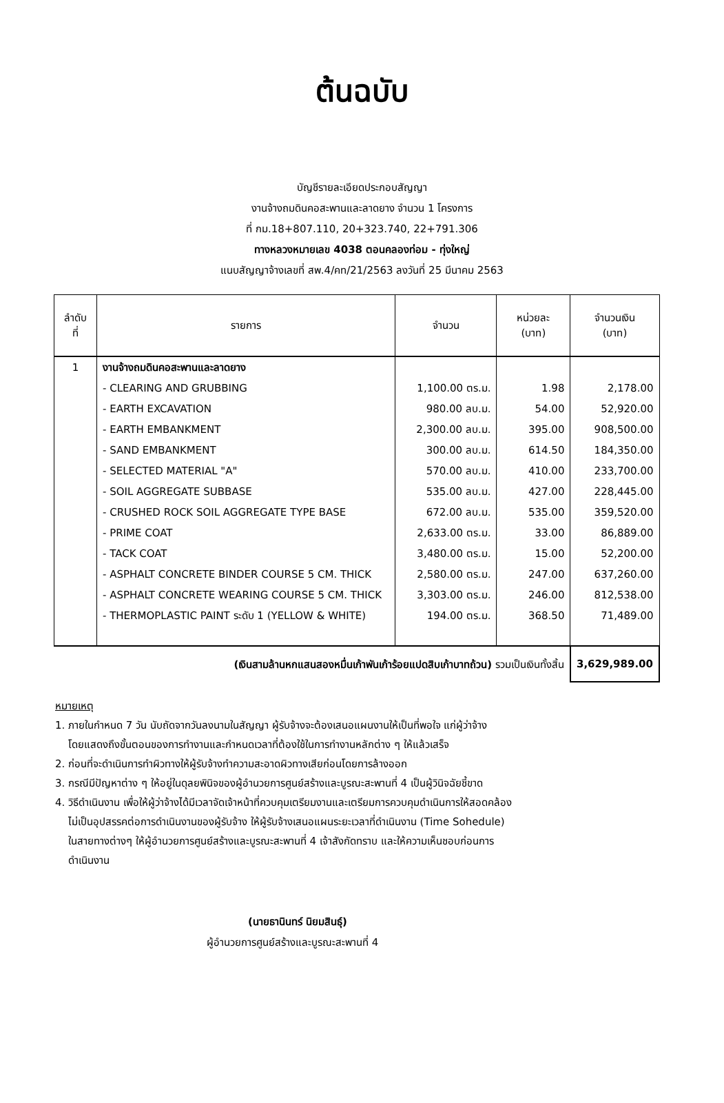ต้นฉบับ
บัญชีรายละเอียดประกอบสัญญา
งานจ้างถมดินคอสะพานและลาดยาง จำนวน 1 โครงการ
ที่ กม.18+807.110, 20+323.740, 22+791.306
ทางหลวงหมายเลข 4038 ตอนคลองท่อม - ทุ่งใหญ่
แนบสัญญาจ้างเลขที่ สพ.4/คท/21/2563 ลงวันที่ 25 มีนาคม 2563
| ลำดับ ที่ | รายการ | จำนวน | หน่วยละ (บาท) | จำนวนเงิน (บาท) |
| --- | --- | --- | --- | --- |
| 1 | งานจ้างถมดินคอสะพานและลาดยาง | | | |
| | - CLEARING AND GRUBBING | 1,100.00 ตร.ม. | 1.98 | 2,178.00 |
| | - EARTH EXCAVATION | 980.00 ลบ.ม. | 54.00 | 52,920.00 |
| | - EARTH EMBANKMENT | 2,300.00 ลบ.ม. | 395.00 | 908,500.00 |
| | - SAND EMBANKMENT | 300.00 ลบ.ม. | 614.50 | 184,350.00 |
| | - SELECTED MATERIAL "A" | 570.00 ลบ.ม. | 410.00 | 233,700.00 |
| | - SOIL AGGREGATE SUBBASE | 535.00 ลบ.ม. | 427.00 | 228,445.00 |
| | - CRUSHED ROCK SOIL AGGREGATE TYPE BASE | 672.00 ลบ.ม. | 535.00 | 359,520.00 |
| | - PRIME COAT | 2,633.00 ตร.ม. | 33.00 | 86,889.00 |
| | - TACK COAT | 3,480.00 ตร.ม. | 15.00 | 52,200.00 |
| | - ASPHALT CONCRETE BINDER COURSE 5 CM. THICK | 2,580.00 ตร.ม. | 247.00 | 637,260.00 |
| | - ASPHALT CONCRETE WEARING COURSE 5 CM. THICK | 3,303.00 ตร.ม. | 246.00 | 812,538.00 |
| | - THERMOPLASTIC PAINT ระดับ 1 (YELLOW & WHITE) | 194.00 ตร.ม. | 368.50 | 71,489.00 |
| | (เงินสามล้านหกแสนสองหมื่นเก้าพันเก้าร้อยแปดสิบเก้าบาทถ้วน) รวมเป็นเงินทั้งสิ้น | | | 3,629,989.00 |
หมายเหตุ
1. ภายในกำหนด 7 วัน นับถัดจากวันลงนามในสัญญา ผู้รับจ้างจะต้องเสนอแผนงานให้เป็นที่พอใจ แก่ผู้ว่าจ้าง
โดยแสดงถึงขั้นตอนของการทำงานและกำหนดเวลาที่ต้องใช้ในการทำงานหลักต่าง ๆ ให้แล้วเสร็จ
2. ก่อนที่จะดำเนินการทำผิวทางให้ผู้รับจ้างทำความสะอาดผิวทางเสียก่อนโดยการล้างออก
3. กรณีมีปัญหาต่าง ๆ ให้อยู่ในดุลยพินิจของผู้อำนวยการศูนย์สร้างและบูรณะสะพานที่ 4 เป็นผู้วินิจฉัยชี้ขาด
4. วิธีดำเนินงาน เพื่อให้ผู้ว่าจ้างได้มีเวลาจัดเจ้าหน้าที่ควบคุมเตรียมงานและเตรียมการควบคุมดำเนินการให้สอดคล้อง
ไม่เป็นอุปสรรคต่อการดำเนินงานของผู้รับจ้าง ให้ผู้รับจ้างเสนอแผนระยะเวลาที่ดำเนินงาน (Time Sohedule)
ในสายทางต่างๆ ให้ผู้อำนวยการศูนย์สร้างและบูรณะสะพานที่ 4 เจ้าสังกัดทราบ และให้ความเห็นชอบก่อนการ
ดำเนินงาน
(นายธานินทร์ นิยมสินธุ์)
ผู้อำนวยการศูนย์สร้างและบูรณะสะพานที่ 4